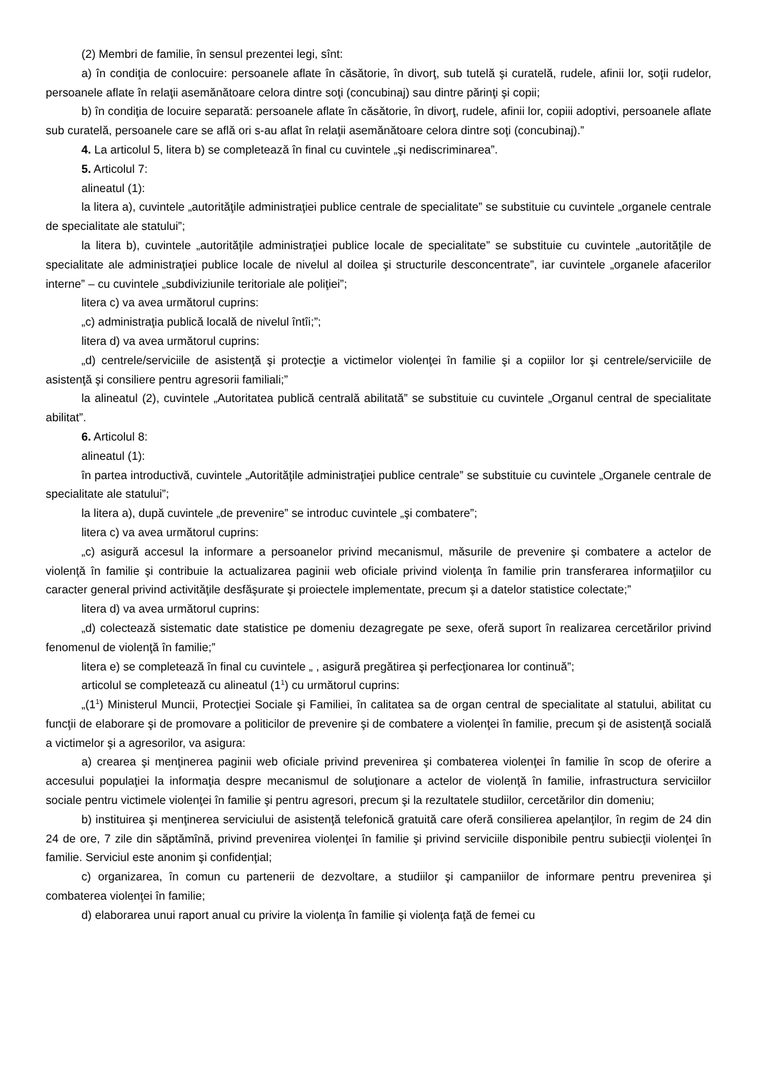(2) Membri de familie, în sensul prezentei legi, sînt:
a) în condiţia de conlocuire: persoanele aflate în căsătorie, în divorţ, sub tutelă şi curatelă, rudele, afinii lor, soţii rudelor, persoanele aflate în relaţii asemănătoare celora dintre soţi (concubinaj) sau dintre părinţi şi copii;
b) în condiţia de locuire separată: persoanele aflate în căsătorie, în divorţ, rudele, afinii lor, copiii adoptivi, persoanele aflate sub curatelă, persoanele care se află ori s-au aflat în relaţii asemănătoare celora dintre soţi (concubinaj).”
4. La articolul 5, litera b) se completează în final cu cuvintele „şi nediscriminarea”.
5. Articolul 7:
alineatul (1):
la litera a), cuvintele „autorităţile administraţiei publice centrale de specialitate” se substituie cu cuvintele „organele centrale de specialitate ale statului”;
la litera b), cuvintele „autorităţile administraţiei publice locale de specialitate” se substituie cu cuvintele „autorităţile de specialitate ale administraţiei publice locale de nivelul al doilea şi structurile desconcentrate”, iar cuvintele „organele afacerilor interne” – cu cuvintele „subdiviziunile teritoriale ale poliţiei”;
litera c) va avea următorul cuprins:
„c) administraţia publică locală de nivelul întîi;”;
litera d) va avea următorul cuprins:
„d) centrele/serviciile de asistenţă şi protecţie a victimelor violenţei în familie şi a copiilor lor şi centrele/serviciile de asistenţă şi consiliere pentru agresorii familiali;”
la alineatul (2), cuvintele „Autoritatea publică centrală abilitată” se substituie cu cuvintele „Organul central de specialitate abilitat”.
6. Articolul 8:
alineatul (1):
în partea introductivă, cuvintele „Autorităţile administraţiei publice centrale” se substituie cu cuvintele „Organele centrale de specialitate ale statului”;
la litera a), după cuvintele „de prevenire” se introduc cuvintele „şi combatere”;
litera c) va avea următorul cuprins:
„c) asigură accesul la informare a persoanelor privind mecanismul, măsurile de prevenire şi combatere a actelor de violenţă în familie şi contribuie la actualizarea paginii web oficiale privind violenţa în familie prin transferarea informaţiilor cu caracter general privind activităţile desfăşurate şi proiectele implementate, precum şi a datelor statistice colectate;”
litera d) va avea următorul cuprins:
„d) colectează sistematic date statistice pe domeniu dezagregate pe sexe, oferă suport în realizarea cercetărilor privind fenomenul de violenţă în familie;”
litera e) se completează în final cu cuvintele „ , asigură pregătirea şi perfecţionarea lor continuă”;
articolul se completează cu alineatul (1<sup>1</sup>) cu următorul cuprins:
„(1<sup>1</sup>) Ministerul Muncii, Protecţiei Sociale şi Familiei, în calitatea sa de organ central de specialitate al statului, abilitat cu funcţii de elaborare şi de promovare a politicilor de prevenire şi de combatere a violenţei în familie, precum şi de asistenţă socială a victimelor şi a agresorilor, va asigura:
a) crearea şi menţinerea paginii web oficiale privind prevenirea şi combaterea violenţei în familie în scop de oferire a accesului populaţiei la informaţia despre mecanismul de soluţionare a actelor de violenţă în familie, infrastructura serviciilor sociale pentru victimele violenţei în familie şi pentru agresori, precum şi la rezultatele studiilor, cercetărilor din domeniu;
b) instituirea şi menţinerea serviciului de asistenţă telefonică gratuită care oferă consilierea apelanţilor, în regim de 24 din 24 de ore, 7 zile din săptămînă, privind prevenirea violenţei în familie şi privind serviciile disponibile pentru subiecţii violenţei în familie. Serviciul este anonim şi confidenţial;
c) organizarea, în comun cu partenerii de dezvoltare, a studiilor şi campaniilor de informare pentru prevenirea şi combaterea violenţei în familie;
d) elaborarea unui raport anual cu privire la violenţa în familie şi violenţa faţă de femei cu